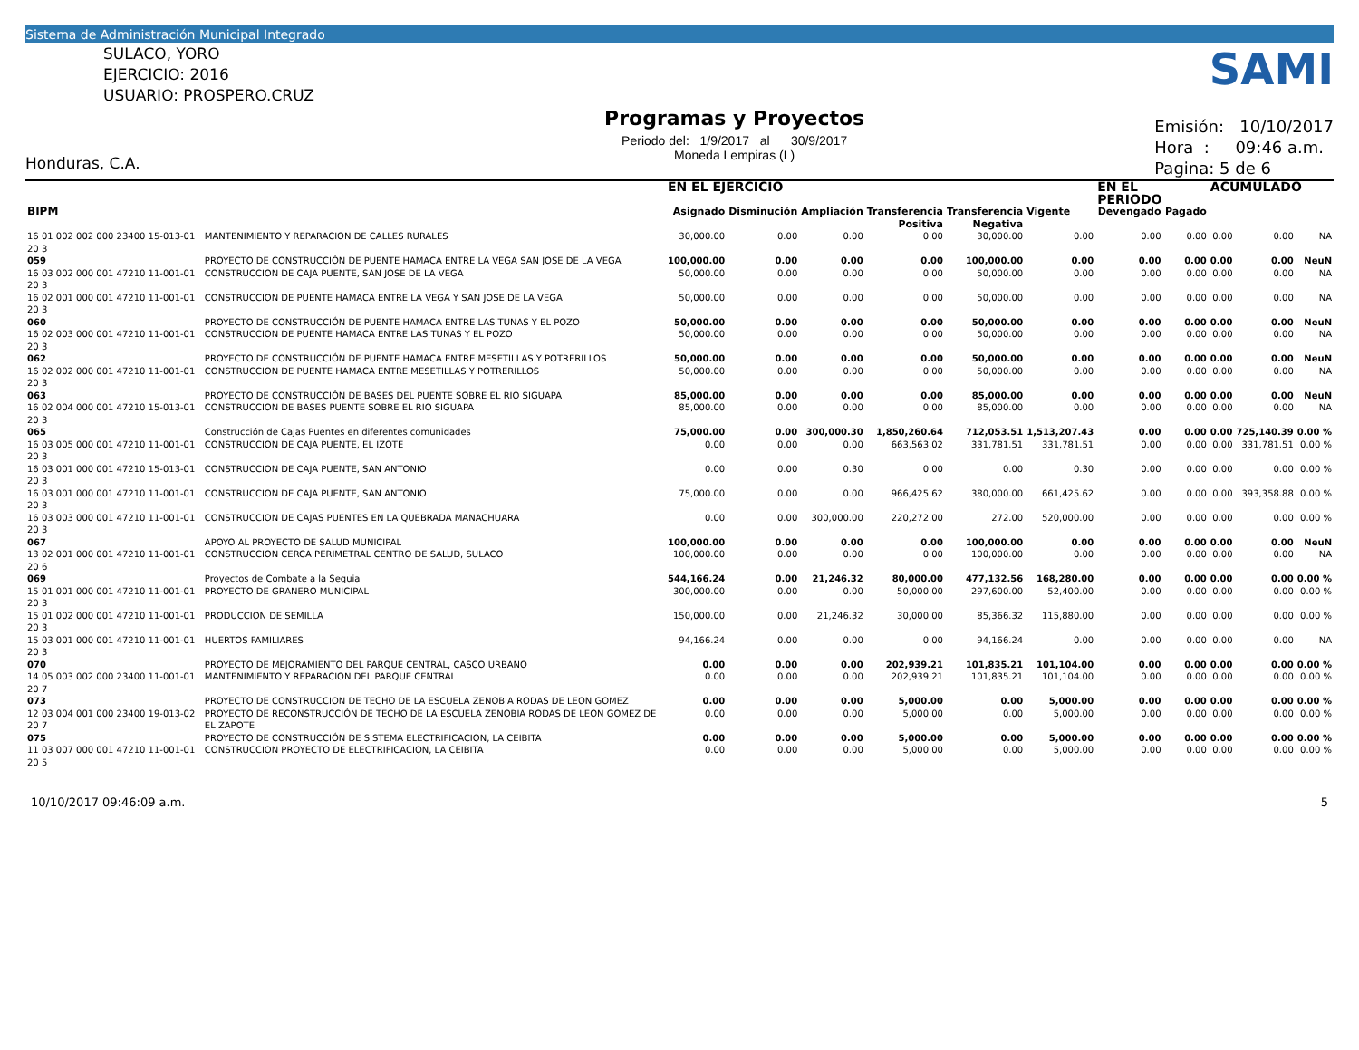Sistema de Administración Municipal Integrado
SULACO, YORO
EJERCICIO: 2016
USUARIO: PROSPERO.CRUZ
Honduras, C.A.
Programas y Proyectos
Periodo del: 1/9/2017 al 30/9/2017
Moneda Lempiras (L)
SAMI
Emisión: 10/10/2017
Hora : 09:46 a.m.
Pagina: 5 de 6
| | | | EN EL EJERCICIO | | | | | | EN EL PERIODO | | ACUMULADO | | |
| --- | --- | --- | --- | --- | --- | --- | --- | --- | --- | --- | --- | --- | --- |
| BIPM | | | Asignado | Disminución | Ampliación | Transferencia Positiva | Transferencia Negativa | Vigente | Devengado | Pagado | | | |
| 16 01 002 002 000 23400 15-013-01 20 3 | | MANTENIMIENTO Y REPARACION DE CALLES RURALES | 30,000.00 | 0.00 | 0.00 | 0.00 | 30,000.00 | 0.00 | 0.00 | 0.00 | 0.00 | 0.00 | NA |
| 059 | PROYECTO DE CONSTRUCCIÓN DE PUENTE HAMACA ENTRE LA VEGA SAN JOSE DE LA VEGA | | 100,000.00 | 0.00 | 0.00 | 0.00 | 100,000.00 | 0.00 | 0.00 | 0.00 | 0.00 | 0.00 | NeuN |
| 16 03 002 000 001 47210 11-001-01 20 3 | | CONSTRUCCION DE CAJA PUENTE, SAN JOSE DE LA VEGA | 50,000.00 | 0.00 | 0.00 | 0.00 | 50,000.00 | 0.00 | 0.00 | 0.00 | 0.00 | 0.00 | NA |
| 16 02 001 000 001 47210 11-001-01 20 3 | | CONSTRUCCION DE PUENTE HAMACA ENTRE LA VEGA Y SAN JOSE DE LA VEGA | 50,000.00 | 0.00 | 0.00 | 0.00 | 50,000.00 | 0.00 | 0.00 | 0.00 | 0.00 | 0.00 | NA |
| 060 | PROYECTO DE CONSTRUCCIÓN DE PUENTE HAMACA ENTRE LAS TUNAS Y EL POZO | | 50,000.00 | 0.00 | 0.00 | 0.00 | 50,000.00 | 0.00 | 0.00 | 0.00 | 0.00 | 0.00 | NeuN |
| 16 02 003 000 001 47210 11-001-01 20 3 | | CONSTRUCCION DE PUENTE HAMACA ENTRE LAS TUNAS Y EL POZO | 50,000.00 | 0.00 | 0.00 | 0.00 | 50,000.00 | 0.00 | 0.00 | 0.00 | 0.00 | 0.00 | NA |
| 062 | PROYECTO DE CONSTRUCCIÓN DE PUENTE HAMACA ENTRE MESETILLAS Y POTRERILLOS | | 50,000.00 | 0.00 | 0.00 | 0.00 | 50,000.00 | 0.00 | 0.00 | 0.00 | 0.00 | 0.00 | NeuN |
| 16 02 002 000 001 47210 11-001-01 20 3 | | CONSTRUCCION DE PUENTE HAMACA ENTRE MESETILLAS Y POTRERILLOS | 50,000.00 | 0.00 | 0.00 | 0.00 | 50,000.00 | 0.00 | 0.00 | 0.00 | 0.00 | 0.00 | NA |
| 063 | PROYECTO DE CONSTRUCCIÓN DE BASES DEL PUENTE SOBRE EL RIO SIGUAPA | | 85,000.00 | 0.00 | 0.00 | 0.00 | 85,000.00 | 0.00 | 0.00 | 0.00 | 0.00 | 0.00 | NeuN |
| 16 02 004 000 001 47210 15-013-01 20 3 | | CONSTRUCCION DE BASES PUENTE SOBRE EL RIO SIGUAPA | 85,000.00 | 0.00 | 0.00 | 0.00 | 85,000.00 | 0.00 | 0.00 | 0.00 | 0.00 | 0.00 | NA |
| 065 | Construcción de Cajas Puentes en diferentes comunidades | | 75,000.00 | 0.00 | 300,000.30 | 1,850,260.64 | 712,053.51 | 1,513,207.43 | 0.00 | 0.00 | 0.00 | 725,140.39 | 0.00 % |
| 16 03 005 000 001 47210 11-001-01 20 3 | | CONSTRUCCION DE CAJA PUENTE, EL IZOTE | 0.00 | 0.00 | 0.00 | 663,563.02 | 331,781.51 | 331,781.51 | 0.00 | 0.00 | 0.00 | 331,781.51 | 0.00 % |
| 16 03 001 000 001 47210 15-013-01 20 3 | | CONSTRUCCION DE CAJA PUENTE, SAN ANTONIO | 0.00 | 0.00 | 0.30 | 0.00 | 0.00 | 0.30 | 0.00 | 0.00 | 0.00 | 0.00 | 0.00 % |
| 16 03 001 000 001 47210 11-001-01 20 3 | | CONSTRUCCION DE CAJA PUENTE, SAN ANTONIO | 75,000.00 | 0.00 | 0.00 | 966,425.62 | 380,000.00 | 661,425.62 | 0.00 | 0.00 | 0.00 | 393,358.88 | 0.00 % |
| 16 03 003 000 001 47210 11-001-01 20 3 | | CONSTRUCCION DE CAJAS PUENTES EN LA QUEBRADA MANACHUARA | 0.00 | 0.00 | 300,000.00 | 220,272.00 | 272.00 | 520,000.00 | 0.00 | 0.00 | 0.00 | 0.00 | 0.00 % |
| 067 | APOYO AL PROYECTO DE SALUD MUNICIPAL | | 100,000.00 | 0.00 | 0.00 | 0.00 | 100,000.00 | 0.00 | 0.00 | 0.00 | 0.00 | 0.00 | NeuN |
| 13 02 001 000 001 47210 11-001-01 20 6 | | CONSTRUCCION CERCA PERIMETRAL CENTRO DE SALUD, SULACO | 100,000.00 | 0.00 | 0.00 | 0.00 | 100,000.00 | 0.00 | 0.00 | 0.00 | 0.00 | 0.00 | NA |
| 069 | Proyectos de Combate a la Sequia | | 544,166.24 | 0.00 | 21,246.32 | 80,000.00 | 477,132.56 | 168,280.00 | 0.00 | 0.00 | 0.00 | 0.00 | 0.00 % |
| 15 01 001 000 001 47210 11-001-01 20 3 | | PROYECTO DE GRANERO MUNICIPAL | 300,000.00 | 0.00 | 0.00 | 50,000.00 | 297,600.00 | 52,400.00 | 0.00 | 0.00 | 0.00 | 0.00 | 0.00 % |
| 15 01 002 000 001 47210 11-001-01 20 3 | | PRODUCCION DE SEMILLA | 150,000.00 | 0.00 | 21,246.32 | 30,000.00 | 85,366.32 | 115,880.00 | 0.00 | 0.00 | 0.00 | 0.00 | 0.00 % |
| 15 03 001 000 001 47210 11-001-01 20 3 | | HUERTOS FAMILIARES | 94,166.24 | 0.00 | 0.00 | 0.00 | 94,166.24 | 0.00 | 0.00 | 0.00 | 0.00 | 0.00 | NA |
| 070 | PROYECTO DE MEJORAMIENTO DEL PARQUE CENTRAL, CASCO URBANO | | 0.00 | 0.00 | 0.00 | 202,939.21 | 101,835.21 | 101,104.00 | 0.00 | 0.00 | 0.00 | 0.00 | 0.00 % |
| 14 05 003 002 000 23400 11-001-01 20 7 | | MANTENIMIENTO Y REPARACION DEL PARQUE CENTRAL | 0.00 | 0.00 | 0.00 | 202,939.21 | 101,835.21 | 101,104.00 | 0.00 | 0.00 | 0.00 | 0.00 | 0.00 % |
| 073 | PROYECTO DE CONSTRUCCION DE TECHO DE LA ESCUELA ZENOBIA RODAS DE LEON GOMEZ | | 0.00 | 0.00 | 0.00 | 5,000.00 | 0.00 | 5,000.00 | 0.00 | 0.00 | 0.00 | 0.00 | 0.00 % |
| 12 03 004 001 000 23400 19-013-02 20 7 | | PROYECTO DE RECONSTRUCCIÓN DE TECHO DE LA ESCUELA ZENOBIA RODAS DE LEON GOMEZ DE EL ZAPOTE | 0.00 | 0.00 | 0.00 | 5,000.00 | 0.00 | 5,000.00 | 0.00 | 0.00 | 0.00 | 0.00 | 0.00 % |
| 075 | PROYECTO DE CONSTRUCCIÓN DE SISTEMA ELECTRIFICACION, LA CEIBITA | | 0.00 | 0.00 | 0.00 | 5,000.00 | 0.00 | 5,000.00 | 0.00 | 0.00 | 0.00 | 0.00 | 0.00 % |
| 11 03 007 000 001 47210 11-001-01 20 5 | | CONSTRUCCION PROYECTO DE ELECTRIFICACION, LA CEIBITA | 0.00 | 0.00 | 0.00 | 5,000.00 | 0.00 | 5,000.00 | 0.00 | 0.00 | 0.00 | 0.00 | 0.00 % |
10/10/2017 09:46:09 a.m. 5